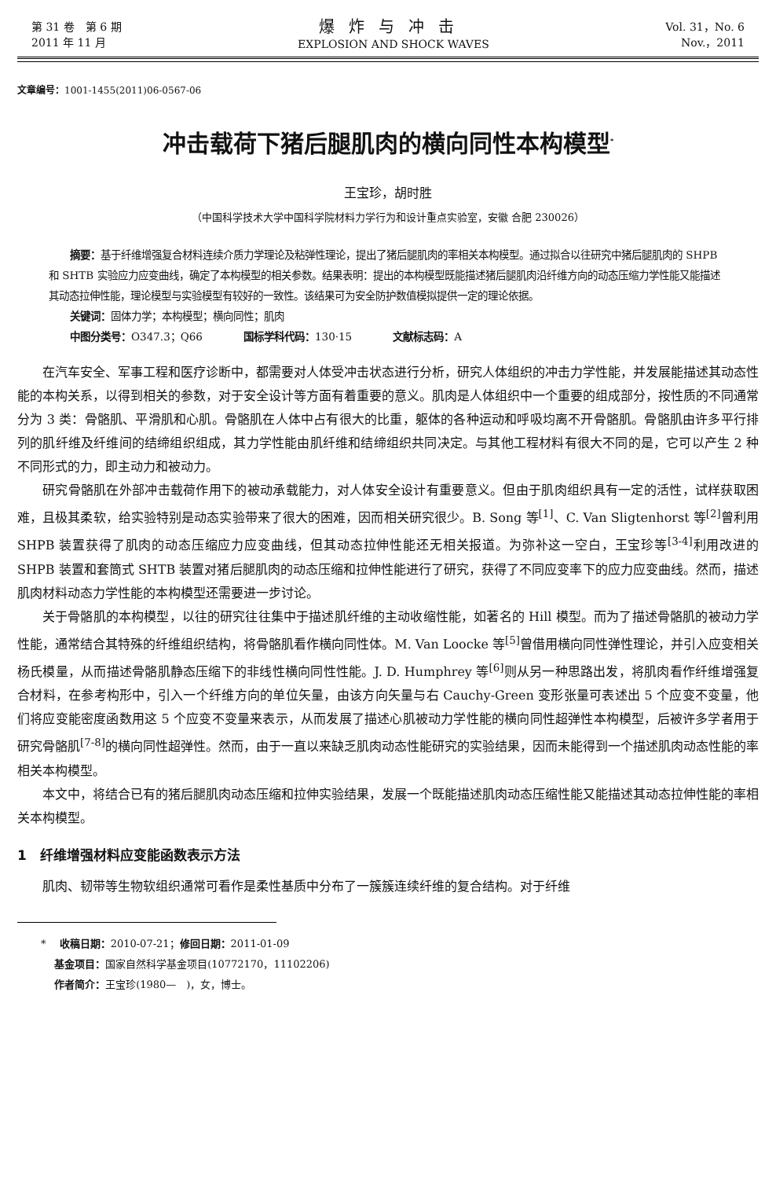第 31 卷　第 6 期
2011 年 11 月
爆炸与冲击
EXPLOSION AND SHOCK WAVES
Vol. 31，No. 6
Nov.，2011
文章编号：1001-1455(2011)06-0567-06
冲击载荷下猪后腿肌肉的横向同性本构模型<sup>*</sup>
王宝珍，胡时胜
（中国科学技术大学中国科学院材料力学行为和设计重点实验室，安徽 合肥 230026）
摘要：基于纤维增强复合材料连续介质力学理论及粘弹性理论，提出了猪后腿肌肉的率相关本构模型。通过拟合以往研究中猪后腿肌肉的 SHPB 和 SHTB 实验应力应变曲线，确定了本构模型的相关参数。结果表明：提出的本构模型既能描述猪后腿肌肉沿纤维方向的动态压缩力学性能又能描述其动态拉伸性能，理论模型与实验模型有较好的一致性。该结果可为安全防护数值模拟提供一定的理论依据。
关键词：固体力学；本构模型；横向同性；肌肉
中图分类号：O347.3；Q66　　　　国标学科代码：130·15　　　　文献标志码：A
在汽车安全、军事工程和医疗诊断中，都需要对人体受冲击状态进行分析，研究人体组织的冲击力学性能，并发展能描述其动态性能的本构关系，以得到相关的参数，对于安全设计等方面有着重要的意义。肌肉是人体组织中一个重要的组成部分，按性质的不同通常分为 3 类：骨骼肌、平滑肌和心肌。骨骼肌在人体中占有很大的比重，躯体的各种运动和呼吸均离不开骨骼肌。骨骼肌由许多平行排列的肌纤维及纤维间的结缔组织组成，其力学性能由肌纤维和结缔组织共同决定。与其他工程材料有很大不同的是，它可以产生 2 种不同形式的力，即主动力和被动力。
研究骨骼肌在外部冲击载荷作用下的被动承载能力，对人体安全设计有重要意义。但由于肌肉组织具有一定的活性，试样获取困难，且极其柔软，给实验特别是动态实验带来了很大的困难，因而相关研究很少。B. Song 等<sup>[1]</sup>、C. Van Sligtenhorst 等<sup>[2]</sup>曾利用 SHPB 装置获得了肌肉的动态压缩应力应变曲线，但其动态拉伸性能还无相关报道。为弥补这一空白，王宝珍等<sup>[3-4]</sup>利用改进的 SHPB 装置和套筒式 SHTB 装置对猪后腿肌肉的动态压缩和拉伸性能进行了研究，获得了不同应变率下的应力应变曲线。然而，描述肌肉材料动态力学性能的本构模型还需要进一步讨论。
关于骨骼肌的本构模型，以往的研究往往集中于描述肌纤维的主动收缩性能，如著名的 Hill 模型。而为了描述骨骼肌的被动力学性能，通常结合其特殊的纤维组织结构，将骨骼肌看作横向同性体。M. Van Loocke 等<sup>[5]</sup>曾借用横向同性弹性理论，并引入应变相关杨氏模量，从而描述骨骼肌静态压缩下的非线性横向同性性能。J. D. Humphrey 等<sup>[6]</sup>则从另一种思路出发，将肌肉看作纤维增强复合材料，在参考构形中，引入一个纤维方向的单位矢量，由该方向矢量与右 Cauchy-Green 变形张量可表述出 5 个应变不变量，他们将应变能密度函数用这 5 个应变不变量来表示，从而发展了描述心肌被动力学性能的横向同性超弹性本构模型，后被许多学者用于研究骨骼肌<sup>[7-8]</sup>的横向同性超弹性。然而，由于一直以来缺乏肌肉动态性能研究的实验结果，因而未能得到一个描述肌肉动态性能的率相关本构模型。
本文中，将结合已有的猪后腿肌肉动态压缩和拉伸实验结果，发展一个既能描述肌肉动态压缩性能又能描述其动态拉伸性能的率相关本构模型。
1　纤维增强材料应变能函数表示方法
肌肉、韧带等生物软组织通常可看作是柔性基质中分布了一簇簇连续纤维的复合结构。对于纤维
* 　收稿日期：2010-07-21；修回日期：2011-01-09
　 基金项目：国家自然科学基金项目(10772170，11102206)
　 作者简介：王宝珍(1980—　)，女，博士。